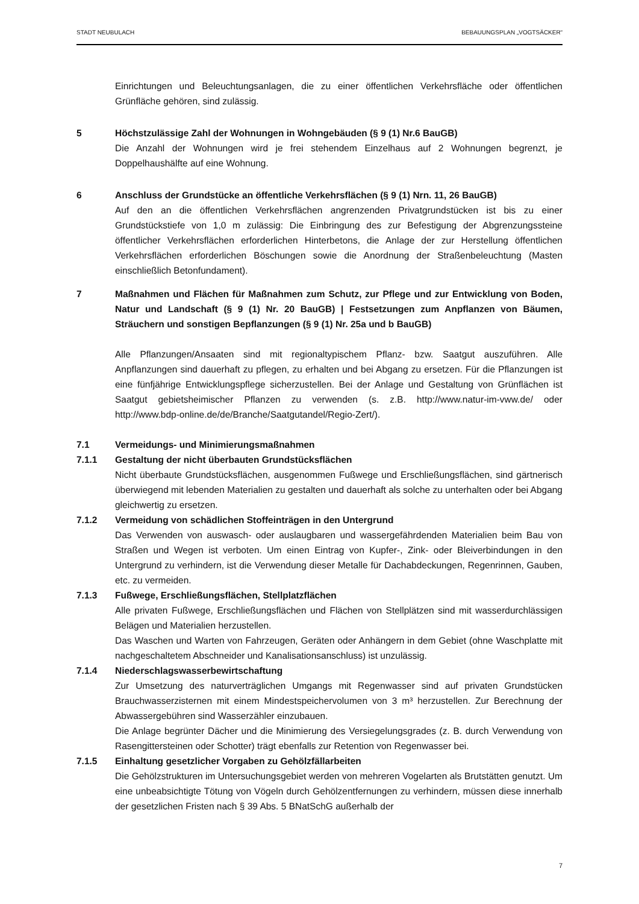STADT NEUBULACH BEBAUUNGSPLAN „VOGTSÄCKER“
Einrichtungen und Beleuchtungsanlagen, die zu einer öffentlichen Verkehrsfläche oder öffentlichen Grünfläche gehören, sind zulässig.
5 Höchstzulässige Zahl der Wohnungen in Wohngebäuden (§ 9 (1) Nr.6 BauGB)
Die Anzahl der Wohnungen wird je frei stehendem Einzelhaus auf 2 Wohnungen begrenzt, je Doppelhaushälfte auf eine Wohnung.
6 Anschluss der Grundstücke an öffentliche Verkehrsflächen (§ 9 (1) Nrn. 11, 26 BauGB)
Auf den an die öffentlichen Verkehrsflächen angrenzenden Privatgrundstücken ist bis zu einer Grundstückstiefe von 1,0 m zulässig: Die Einbringung des zur Befestigung der Abgrenzungssteine öffentlicher Verkehrsflächen erforderlichen Hinterbetons, die Anlage der zur Herstellung öffentlichen Verkehrsflächen erforderlichen Böschungen sowie die Anordnung der Straßenbeleuchtung (Masten einschließlich Betonfundament).
7 Maßnahmen und Flächen für Maßnahmen zum Schutz, zur Pflege und zur Entwicklung von Boden, Natur und Landschaft (§ 9 (1) Nr. 20 BauGB) | Festsetzungen zum Anpflanzen von Bäumen, Sträuchern und sonstigen Bepflanzungen (§ 9 (1) Nr. 25a und b BauGB)
Alle Pflanzungen/Ansaaten sind mit regionaltypischem Pflanz- bzw. Saatgut auszuführen. Alle Anpflanzungen sind dauerhaft zu pflegen, zu erhalten und bei Abgang zu ersetzen. Für die Pflanzungen ist eine fünfjährige Entwicklungspflege sicherzustellen. Bei der Anlage und Gestaltung von Grünflächen ist Saatgut gebietsheimischer Pflanzen zu verwenden (s. z.B. http://www.natur-im-vww.de/ oder http://www.bdp-online.de/de/Branche/Saatgutandel/Regio-Zert/).
7.1 Vermeidungs- und Minimierungsmaßnahmen
7.1.1 Gestaltung der nicht überbauten Grundstücksflächen
Nicht überbaute Grundstücksflächen, ausgenommen Fußwege und Erschließungsflächen, sind gärtnerisch überwiegend mit lebenden Materialien zu gestalten und dauerhaft als solche zu unterhalten oder bei Abgang gleichwertig zu ersetzen.
7.1.2 Vermeidung von schädlichen Stoffeinträgen in den Untergrund
Das Verwenden von auswasch- oder auslaugbaren und wassergefährdenden Materialien beim Bau von Straßen und Wegen ist verboten. Um einen Eintrag von Kupfer-, Zink- oder Bleiverbindungen in den Untergrund zu verhindern, ist die Verwendung dieser Metalle für Dachabdeckungen, Regenrinnen, Gauben, etc. zu vermeiden.
7.1.3 Fußwege, Erschließungsflächen, Stellplatzflächen
Alle privaten Fußwege, Erschließungsflächen und Flächen von Stellplätzen sind mit wasserdurchlässigen Belägen und Materialien herzustellen.
Das Waschen und Warten von Fahrzeugen, Geräten oder Anhängern in dem Gebiet (ohne Waschplatte mit nachgeschaltetem Abschneider und Kanalisationsanschluss) ist unzulässig.
7.1.4 Niederschlagswasserbewirtschaftung
Zur Umsetzung des naturverträglichen Umgangs mit Regenwasser sind auf privaten Grundstücken Brauchwasserzisternen mit einem Mindestspeichervolumen von 3 m³ herzustellen. Zur Berechnung der Abwassergebühren sind Wasserzähler einzubauen.
Die Anlage begrünter Dächer und die Minimierung des Versiegelungsgrades (z. B. durch Verwendung von Rasengittersteinen oder Schotter) trägt ebenfalls zur Retention von Regenwasser bei.
7.1.5 Einhaltung gesetzlicher Vorgaben zu Gehölzfällarbeiten
Die Gehölzstrukturen im Untersuchungsgebiet werden von mehreren Vogelarten als Brutstätten genutzt. Um eine unbeabsichtigte Tötung von Vögeln durch Gehölzentfernungen zu verhindern, müssen diese innerhalb der gesetzlichen Fristen nach § 39 Abs. 5 BNatSchG außerhalb der
7